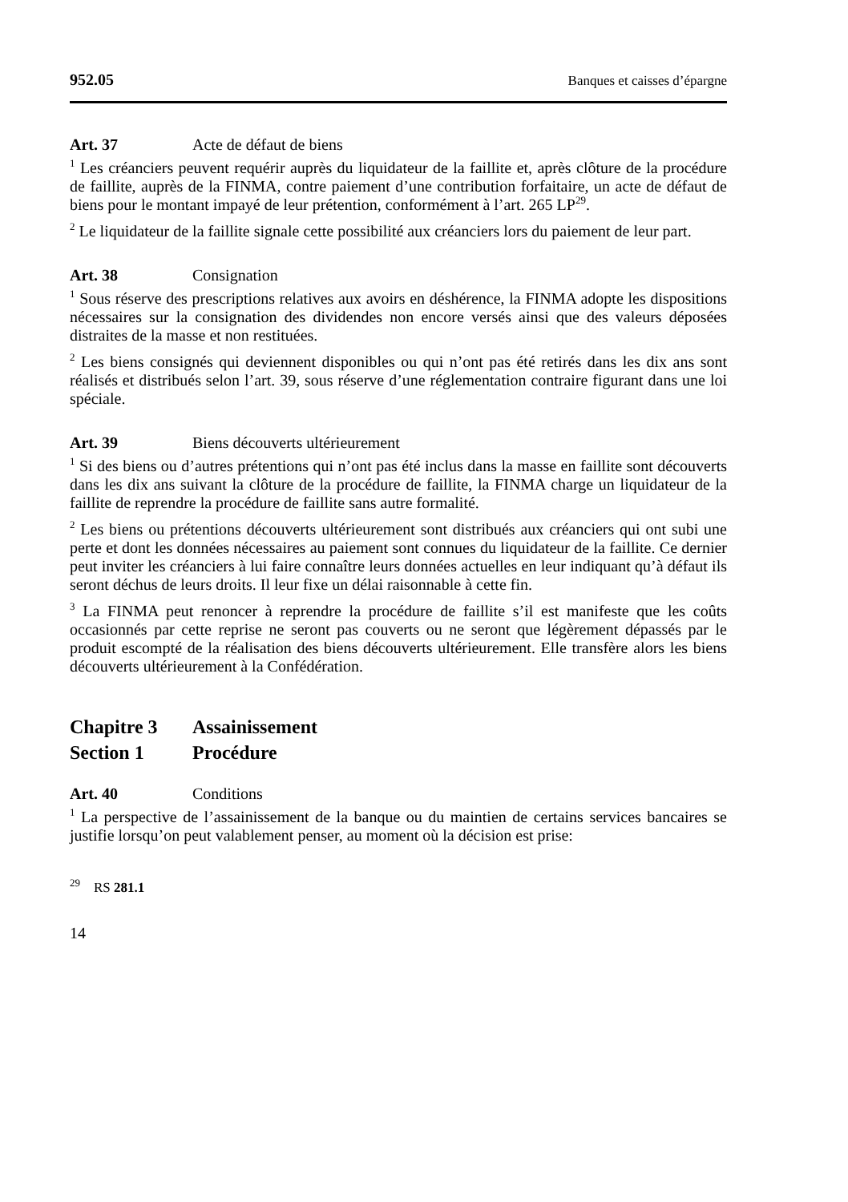952.05 Banques et caisses d’épargne
Art. 37 Acte de défaut de biens
<sup>1</sup> Les créanciers peuvent requérir auprès du liquidateur de la faillite et, après clôture de la procédure de faillite, auprès de la FINMA, contre paiement d’une contribution forfaitaire, un acte de défaut de biens pour le montant impayé de leur prétention, conformément à l’art. 265 LP<sup>29</sup>.
<sup>2</sup> Le liquidateur de la faillite signale cette possibilité aux créanciers lors du paiement de leur part.
Art. 38 Consignation
<sup>1</sup> Sous réserve des prescriptions relatives aux avoirs en déshérence, la FINMA adopte les dispositions nécessaires sur la consignation des dividendes non encore versés ainsi que des valeurs déposées distraites de la masse et non restituées.
<sup>2</sup> Les biens consignés qui deviennent disponibles ou qui n’ont pas été retirés dans les dix ans sont réalisés et distribués selon l’art. 39, sous réserve d’une réglementation contraire figurant dans une loi spéciale.
Art. 39 Biens découverts ultérieurement
<sup>1</sup> Si des biens ou d’autres prétentions qui n’ont pas été inclus dans la masse en faillite sont découverts dans les dix ans suivant la clôture de la procédure de faillite, la FINMA charge un liquidateur de la faillite de reprendre la procédure de faillite sans autre formalité.
<sup>2</sup> Les biens ou prétentions découverts ultérieurement sont distribués aux créanciers qui ont subi une perte et dont les données nécessaires au paiement sont connues du liquidateur de la faillite. Ce dernier peut inviter les créanciers à lui faire connaître leurs données actuelles en leur indiquant qu’à défaut ils seront déchus de leurs droits. Il leur fixe un délai raisonnable à cette fin.
<sup>3</sup> La FINMA peut renoncer à reprendre la procédure de faillite s’il est manifeste que les coûts occasionnés par cette reprise ne seront pas couverts ou ne seront que légè­rement dépassés par le produit escompté de la réalisation des biens découverts ultérieurement. Elle transfère alors les biens découverts ultérieurement à la Confé­dération.
Chapitre 3 Assainissement
Section 1 Procédure
Art. 40 Conditions
<sup>1</sup> La perspective de l’assainissement de la banque ou du maintien de certains ser­vices bancaires se justifie lorsqu’on peut valablement penser, au moment où la décision est prise:
<sup>29</sup> RS 281.1
14